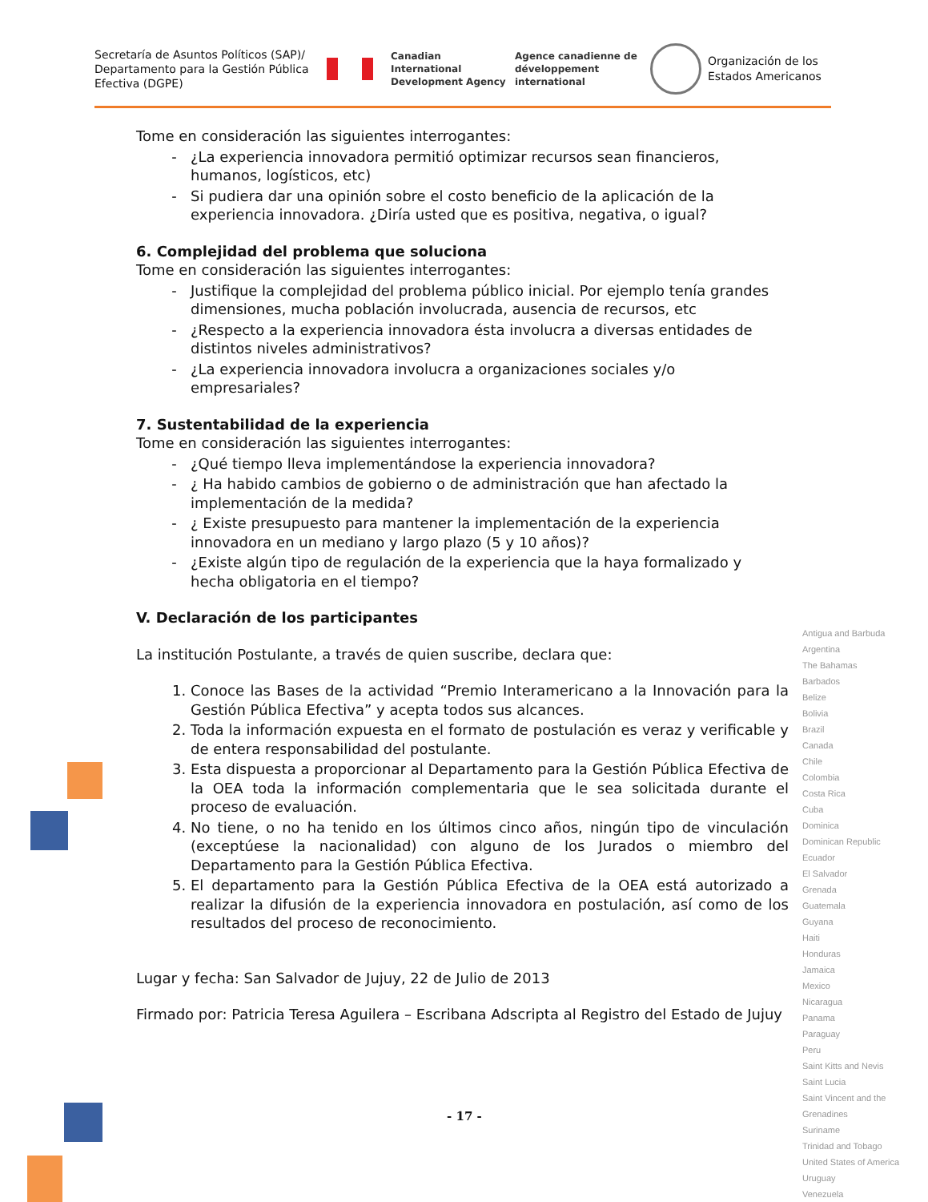Secretaría de Asuntos Políticos (SAP)/ Departamento para la Gestión Pública Efectiva (DGPE)
Canadian International Development Agency
Agence canadienne de développement international
Organización de los
Estados Americanos
Tome en consideración las siguientes interrogantes:
¿La experiencia innovadora permitió optimizar recursos sean financieros, humanos, logísticos, etc)
Si pudiera dar una opinión sobre el costo beneficio de la aplicación de la experiencia innovadora. ¿Diría usted que es positiva, negativa, o igual?
6. Complejidad del problema que soluciona
Tome en consideración las siguientes interrogantes:
Justifique la complejidad del problema público inicial. Por ejemplo tenía grandes dimensiones, mucha población involucrada, ausencia de recursos, etc
¿Respecto a la experiencia innovadora ésta involucra a diversas entidades de distintos niveles administrativos?
¿La experiencia innovadora involucra a organizaciones sociales y/o empresariales?
7. Sustentabilidad de la experiencia
Tome en consideración las siguientes interrogantes:
¿Qué tiempo lleva implementándose la experiencia innovadora?
¿ Ha habido cambios de gobierno o de administración que han afectado la implementación de la medida?
¿ Existe presupuesto para mantener la implementación de la experiencia innovadora en un mediano y largo plazo (5 y 10 años)?
¿Existe algún tipo de regulación de la experiencia que la haya formalizado y hecha obligatoria en el tiempo?
V. Declaración de los participantes
La institución Postulante, a través de quien suscribe, declara que:
1. Conoce las Bases de la actividad “Premio Interamericano a la Innovación para la Gestión Pública Efectiva” y acepta todos sus alcances.
2. Toda la información expuesta en el formato de postulación es veraz y verificable y de entera responsabilidad del postulante.
3. Esta dispuesta a proporcionar al Departamento para la Gestión Pública Efectiva de la OEA toda la información complementaria que le sea solicitada durante el proceso de evaluación.
4. No tiene, o no ha tenido en los últimos cinco años, ningún tipo de vinculación (exceptúese la nacionalidad) con alguno de los Jurados o miembro del Departamento para la Gestión Pública Efectiva.
5. El departamento para la Gestión Pública Efectiva de la OEA está autorizado a realizar la difusión de la experiencia innovadora en postulación, así como de los resultados del proceso de reconocimiento.
Lugar y fecha: San Salvador de Jujuy, 22 de Julio de 2013
Firmado por: Patricia Teresa Aguilera – Escribana Adscripta al Registro del Estado de Jujuy
Antigua and Barbuda
Argentina
The Bahamas
Barbados
Belize
Bolivia
Brazil
Canada
Chile
Colombia
Costa Rica
Cuba
Dominica
Dominican Republic
Ecuador
El Salvador
Grenada
Guatemala
Guyana
Haiti
Honduras
Jamaica
Mexico
Nicaragua
Panama
Paraguay
Peru
Saint Kitts and Nevis
Saint Lucia
Saint Vincent and the Grenadines
Suriname
Trinidad and Tobago
United States of America
Uruguay
Venezuela
- 17 -